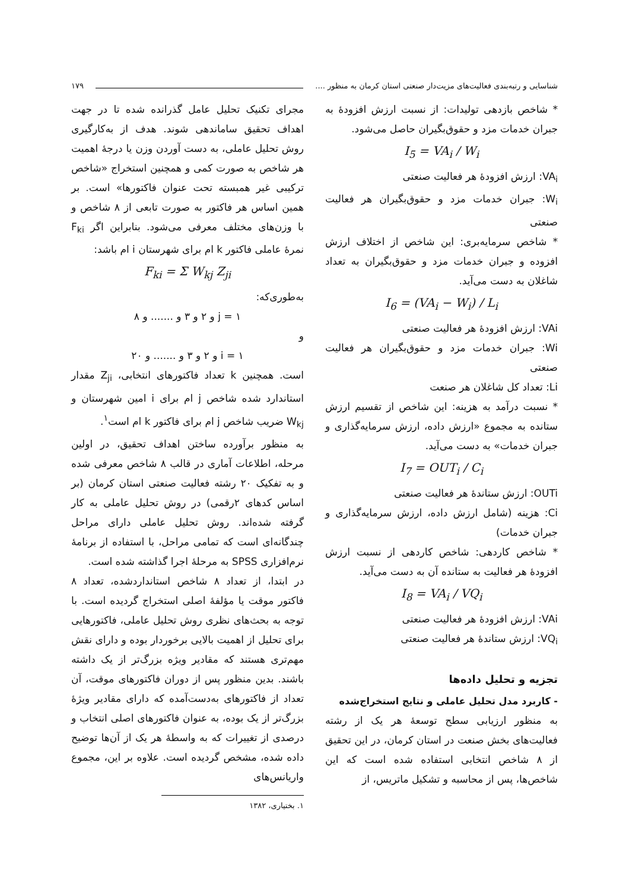شناسایی و رتبه‌بندی فعالیت‌های مزیت‌دار صنعتی استان کرمان به منظور .... ۱۷۹
* شاخص بازدهی تولیدات: از نسبت ارزش افزودهٔ به جبران خدمات مزد و حقوق‌بگیران حاصل می‌شود.
I<sub>5</sub> = VA<sub>i</sub> / W<sub>i</sub>
VA<sub>i</sub>: ارزش افزودهٔ هر فعالیت صنعتی
W<sub>i</sub>: جبران خدمات مزد و حقوق‌بگیران هر فعالیت صنعتی
* شاخص سرمایه‌بری: این شاخص از اختلاف ارزش افزوده و جبران خدمات مزد و حقوق‌بگیران به تعداد شاغلان به دست می‌آید.
I<sub>6</sub> = (VA<sub>i</sub> − W<sub>i</sub>) / L<sub>i</sub>
VAi: ارزش افزودهٔ هر فعالیت صنعتی
Wi: جبران خدمات مزد و حقوق‌بگیران هر فعالیت صنعتی
Li: تعداد کل شاغلان هر صنعت
* نسبت درآمد به هزینه: این شاخص از تقسیم ارزش ستانده به مجموع «ارزش داده، ارزش سرمایه‌گذاری و جبران خدمات» به دست می‌آید.
I<sub>7</sub> = OUT<sub>i</sub> / C<sub>i</sub>
OUTi: ارزش ستاندهٔ هر فعالیت صنعتی
Ci: هزینه (شامل ارزش داده، ارزش سرمایه‌گذاری و جبران خدمات)
* شاخص کاردهی: شاخص کاردهی از نسبت ارزش افزودهٔ هر فعالیت به ستانده آن به دست می‌آید.
I<sub>8</sub> = VA<sub>i</sub> / VQ<sub>i</sub>
VAi: ارزش افزودهٔ هر فعالیت صنعتی
VQ<sub>i</sub>: ارزش ستاندهٔ هر فعالیت صنعتی
تجزیه و تحلیل داده‌ها
- کاربرد مدل تحلیل عاملی و نتایج استخراج‌شده
به منظور ارزیابی سطح توسعهٔ هر یک از رشته فعالیت‌های بخش صنعت در استان کرمان، در این تحقیق از ۸ شاخص انتخابی استفاده شده است که این شاخص‌ها، پس از محاسبه و تشکیل ماتریس، از
مجرای تکنیک تحلیل عامل گذرانده شده تا در جهت اهداف تحقیق ساماندهی شوند. هدف از به‌کارگیری روش تحلیل عاملی، به دست آوردن وزن یا درجهٔ اهمیت هر شاخص به صورت کمی و همچنین استخراج «شاخص ترکیبی غیر همبسته تحت عنوان فاکتورها» است. بر همین اساس هر فاکتور به صورت تابعی از ۸ شاخص و با وزن‌های مختلف معرفی می‌شود. بنابراین اگر F<sub>ki</sub> نمرهٔ عاملی فاکتور k ام برای شهرستان i ام باشد:
F<sub>ki</sub> = Σ W<sub>kj</sub> Z<sub>ji</sub>
به‌طوری‌که:
j = ۱ و ۲ و ۳ و ....... و ۸
و
i = ۱ و ۲ و ۳ و ....... و ۲۰
است. همچنین k تعداد فاکتورهای انتخابی، Z<sub>ji</sub> مقدار استاندارد شده شاخص j ام برای i امین شهرستان و W<sub>kj</sub> ضریب شاخص j ام برای فاکتور k ام است<sup>۱</sup>.
به منظور برآورده ساختن اهداف تحقیق، در اولین مرحله، اطلاعات آماری در قالب ۸ شاخص معرفی شده و به تفکیک ۲۰ رشته فعالیت صنعتی استان کرمان (بر اساس کدهای ۲رقمی) در روش تحلیل عاملی به کار گرفته شده‌اند. روش تحلیل عاملی دارای مراحل چندگانه‌ای است که تمامی مراحل، با استفاده از برنامهٔ نرم‌افزاری SPSS به مرحلهٔ اجرا گذاشته شده است.
در ابتدا، از تعداد ۸ شاخص استانداردشده، تعداد ۸ فاکتور موقت یا مؤلفهٔ اصلی استخراج گردیده است. با توجه به بحث‌های نظری روش تحلیل عاملی، فاکتورهایی برای تحلیل از اهمیت بالایی برخوردار بوده و دارای نقش مهم‌تری هستند که مقادیر ویژه بزرگ‌تر از یک داشته باشند. بدین منظور پس از دوران فاکتورهای موقت، آن تعداد از فاکتورهای به‌دست‌آمده که دارای مقادیر ویژهٔ بزرگ‌تر از یک بوده، به عنوان فاکتورهای اصلی انتخاب و درصدی از تغییرات که به واسطهٔ هر یک از آن‌ها توضیح داده شده، مشخص گردیده است. علاوه بر این، مجموع واریانس‌های
۱. بختیاری، ۱۳۸۲